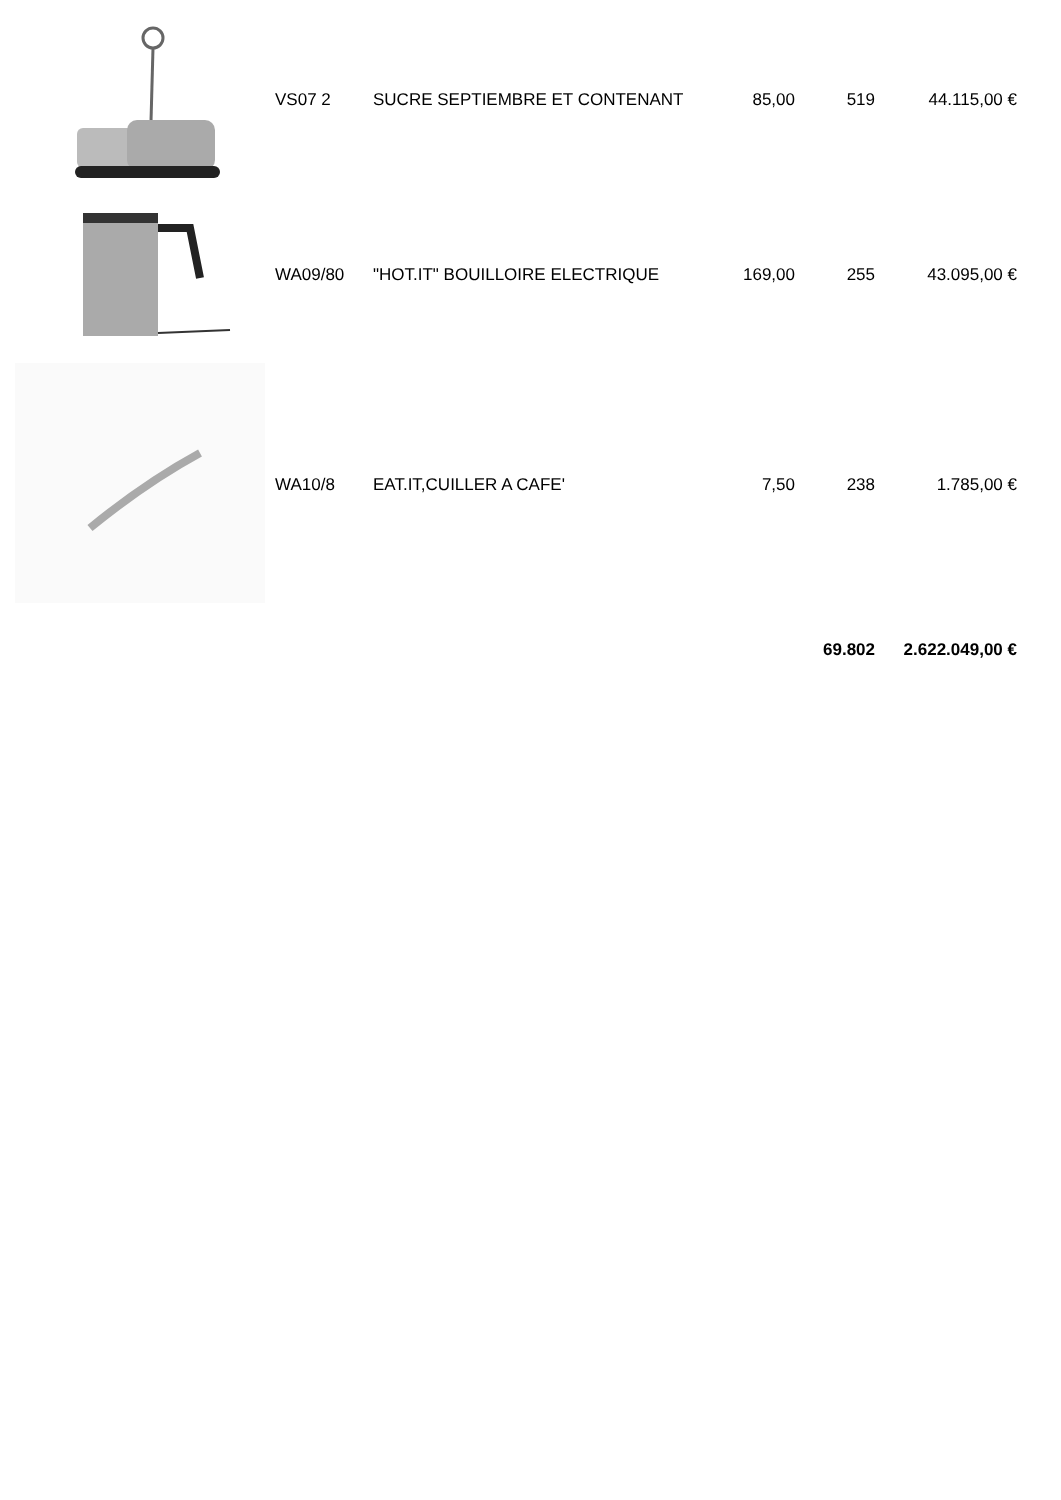| | VS07 2 | SUCRE SEPTIEMBRE ET CONTENANT | 85,00 | 519 | 44.115,00 € |
| | WA09/80 | "HOT.IT" BOUILLOIRE ELECTRIQUE | 169,00 | 255 | 43.095,00 € |
| | WA10/8 | EAT.IT,CUILLER A CAFE' | 7,50 | 238 | 1.785,00 € |
| | | | | 69.802 | 2.622.049,00 € |